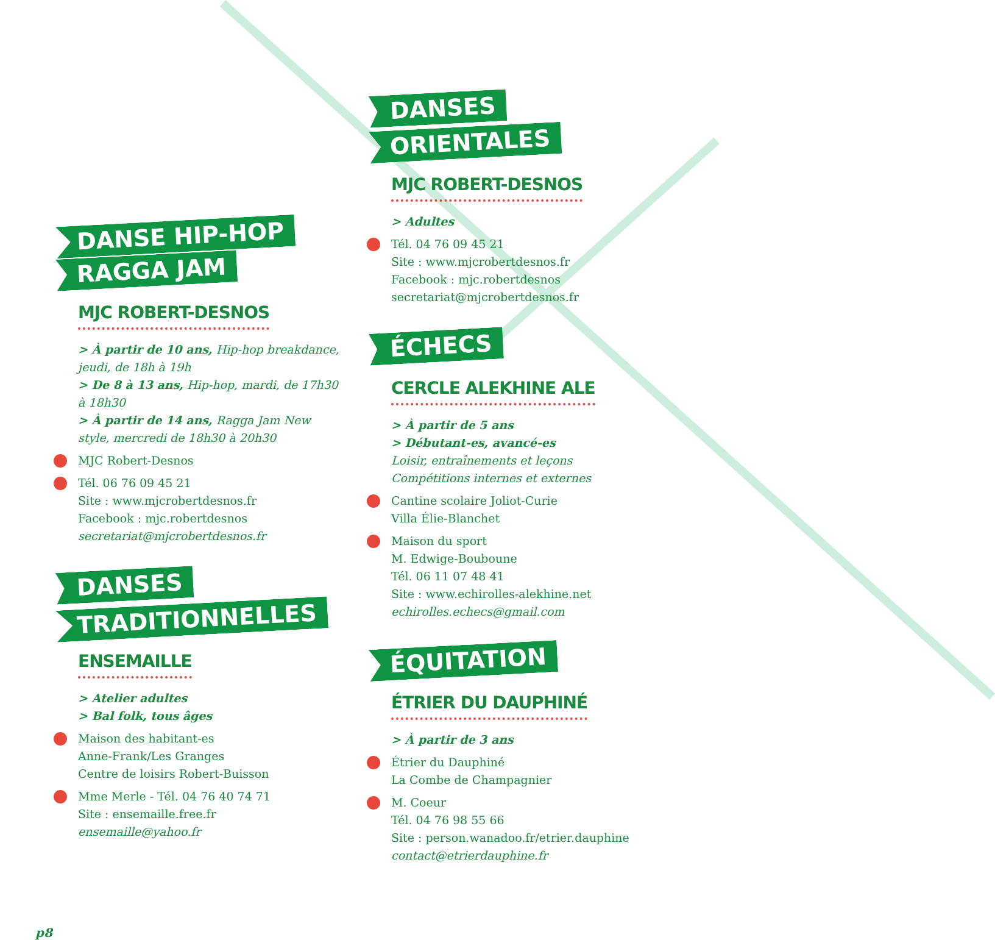DANSE HIP-HOP
RAGGA JAM
MJC ROBERT-DESNOS
> À partir de 10 ans, Hip-hop breakdance, jeudi, de 18h à 19h
> De 8 à 13 ans, Hip-hop, mardi, de 17h30 à 18h30
> À partir de 14 ans, Ragga Jam New style, mercredi de 18h30 à 20h30
MJC Robert-Desnos
Tél. 06 76 09 45 21
Site : www.mjcrobertdesnos.fr
Facebook : mjc.robertdesnos
secretariat@mjcrobertdesnos.fr
DANSES
TRADITIONNELLES
ENSEMAILLE
> Atelier adultes
> Bal folk, tous âges
Maison des habitant-es
Anne-Frank/Les Granges
Centre de loisirs Robert-Buisson
Mme Merle - Tél. 04 76 40 74 71
Site : ensemaille.free.fr
ensemaille@yahoo.fr
DANSES
ORIENTALES
MJC ROBERT-DESNOS
> Adultes
Tél. 04 76 09 45 21
Site : www.mjcrobertdesnos.fr
Facebook : mjc.robertdesnos
secretariat@mjcrobertdesnos.fr
ÉCHECS
CERCLE ALEKHINE ALE
> À partir de 5 ans
> Débutant-es, avancé-es
Loisir, entraînements et leçons
Compétitions internes et externes
Cantine scolaire Joliot-Curie
Villa Élie-Blanchet
Maison du sport
M. Edwige-Bouboune
Tél. 06 11 07 48 41
Site : www.echirolles-alekhine.net
echirolles.echecs@gmail.com
ÉQUITATION
ÉTRIER DU DAUPHINÉ
> À partir de 3 ans
Étrier du Dauphiné
La Combe de Champagnier
M. Coeur
Tél. 04 76 98 55 66
Site : person.wanadoo.fr/etrier.dauphine
contact@etrierdauphine.fr
p8